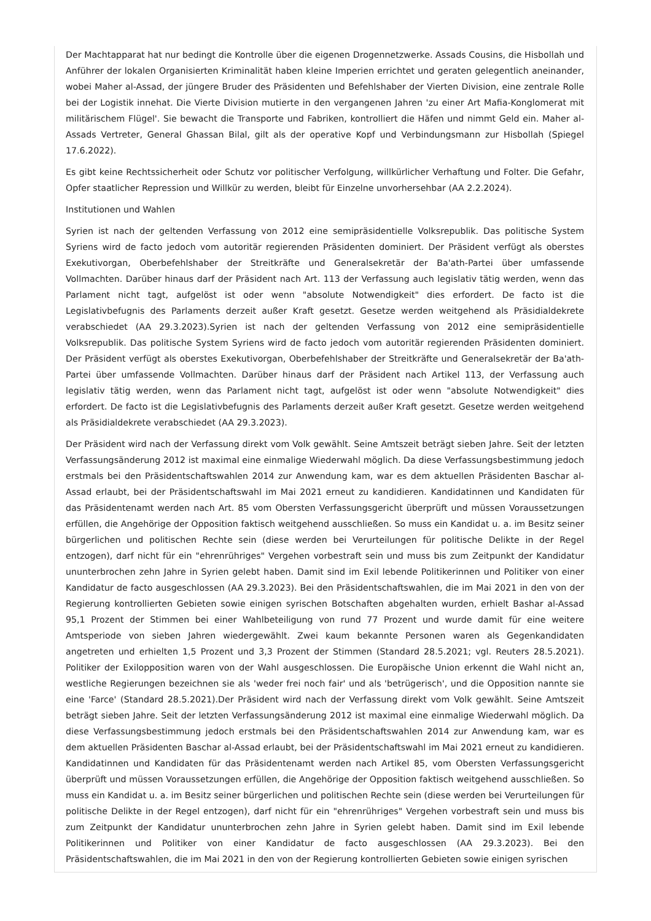Der Machtapparat hat nur bedingt die Kontrolle über die eigenen Drogennetzwerke. Assads Cousins, die Hisbollah und Anführer der lokalen Organisierten Kriminalität haben kleine Imperien errichtet und geraten gelegentlich aneinander, wobei Maher al-Assad, der jüngere Bruder des Präsidenten und Befehlshaber der Vierten Division, eine zentrale Rolle bei der Logistik innehat. Die Vierte Division mutierte in den vergangenen Jahren 'zu einer Art Mafia-Konglomerat mit militärischem Flügel'. Sie bewacht die Transporte und Fabriken, kontrolliert die Häfen und nimmt Geld ein. Maher al-Assads Vertreter, General Ghassan Bilal, gilt als der operative Kopf und Verbindungsmann zur Hisbollah (Spiegel 17.6.2022).
Es gibt keine Rechtssicherheit oder Schutz vor politischer Verfolgung, willkürlicher Verhaftung und Folter. Die Gefahr, Opfer staatlicher Repression und Willkür zu werden, bleibt für Einzelne unvorhersehbar (AA 2.2.2024).
Institutionen und Wahlen
Syrien ist nach der geltenden Verfassung von 2012 eine semipräsidentielle Volksrepublik. Das politische System Syriens wird de facto jedoch vom autoritär regierenden Präsidenten dominiert. Der Präsident verfügt als oberstes Exekutivorgan, Oberbefehlshaber der Streitkräfte und Generalsekretär der Ba'ath-Partei über umfassende Vollmachten. Darüber hinaus darf der Präsident nach Art. 113 der Verfassung auch legislativ tätig werden, wenn das Parlament nicht tagt, aufgelöst ist oder wenn "absolute Notwendigkeit" dies erfordert. De facto ist die Legislativbefugnis des Parlaments derzeit außer Kraft gesetzt. Gesetze werden weitgehend als Präsidialdekrete verabschiedet (AA 29.3.2023).Syrien ist nach der geltenden Verfassung von 2012 eine semipräsidentielle Volksrepublik. Das politische System Syriens wird de facto jedoch vom autoritär regierenden Präsidenten dominiert. Der Präsident verfügt als oberstes Exekutivorgan, Oberbefehlshaber der Streitkräfte und Generalsekretär der Ba'ath-Partei über umfassende Vollmachten. Darüber hinaus darf der Präsident nach Artikel 113, der Verfassung auch legislativ tätig werden, wenn das Parlament nicht tagt, aufgelöst ist oder wenn "absolute Notwendigkeit" dies erfordert. De facto ist die Legislativbefugnis des Parlaments derzeit außer Kraft gesetzt. Gesetze werden weitgehend als Präsidialdekrete verabschiedet (AA 29.3.2023).
Der Präsident wird nach der Verfassung direkt vom Volk gewählt. Seine Amtszeit beträgt sieben Jahre. Seit der letzten Verfassungsänderung 2012 ist maximal eine einmalige Wiederwahl möglich. Da diese Verfassungsbestimmung jedoch erstmals bei den Präsidentschaftswahlen 2014 zur Anwendung kam, war es dem aktuellen Präsidenten Baschar al-Assad erlaubt, bei der Präsidentschaftswahl im Mai 2021 erneut zu kandidieren. Kandidatinnen und Kandidaten für das Präsidentenamt werden nach Art. 85 vom Obersten Verfassungsgericht überprüft und müssen Voraussetzungen erfüllen, die Angehörige der Opposition faktisch weitgehend ausschließen. So muss ein Kandidat u. a. im Besitz seiner bürgerlichen und politischen Rechte sein (diese werden bei Verurteilungen für politische Delikte in der Regel entzogen), darf nicht für ein "ehrenrühriges" Vergehen vorbestraft sein und muss bis zum Zeitpunkt der Kandidatur ununterbrochen zehn Jahre in Syrien gelebt haben. Damit sind im Exil lebende Politikerinnen und Politiker von einer Kandidatur de facto ausgeschlossen (AA 29.3.2023). Bei den Präsidentschaftswahlen, die im Mai 2021 in den von der Regierung kontrollierten Gebieten sowie einigen syrischen Botschaften abgehalten wurden, erhielt Bashar al-Assad 95,1 Prozent der Stimmen bei einer Wahlbeteiligung von rund 77 Prozent und wurde damit für eine weitere Amtsperiode von sieben Jahren wiedergewählt. Zwei kaum bekannte Personen waren als Gegenkandidaten angetreten und erhielten 1,5 Prozent und 3,3 Prozent der Stimmen (Standard 28.5.2021; vgl. Reuters 28.5.2021). Politiker der Exilopposition waren von der Wahl ausgeschlossen. Die Europäische Union erkennt die Wahl nicht an, westliche Regierungen bezeichnen sie als 'weder frei noch fair' und als 'betrügerisch', und die Opposition nannte sie eine 'Farce' (Standard 28.5.2021).Der Präsident wird nach der Verfassung direkt vom Volk gewählt. Seine Amtszeit beträgt sieben Jahre. Seit der letzten Verfassungsänderung 2012 ist maximal eine einmalige Wiederwahl möglich. Da diese Verfassungsbestimmung jedoch erstmals bei den Präsidentschaftswahlen 2014 zur Anwendung kam, war es dem aktuellen Präsidenten Baschar al-Assad erlaubt, bei der Präsidentschaftswahl im Mai 2021 erneut zu kandidieren. Kandidatinnen und Kandidaten für das Präsidentenamt werden nach Artikel 85, vom Obersten Verfassungsgericht überprüft und müssen Voraussetzungen erfüllen, die Angehörige der Opposition faktisch weitgehend ausschließen. So muss ein Kandidat u. a. im Besitz seiner bürgerlichen und politischen Rechte sein (diese werden bei Verurteilungen für politische Delikte in der Regel entzogen), darf nicht für ein "ehrenrühriges" Vergehen vorbestraft sein und muss bis zum Zeitpunkt der Kandidatur ununterbrochen zehn Jahre in Syrien gelebt haben. Damit sind im Exil lebende Politikerinnen und Politiker von einer Kandidatur de facto ausgeschlossen (AA 29.3.2023). Bei den Präsidentschaftswahlen, die im Mai 2021 in den von der Regierung kontrollierten Gebieten sowie einigen syrischen